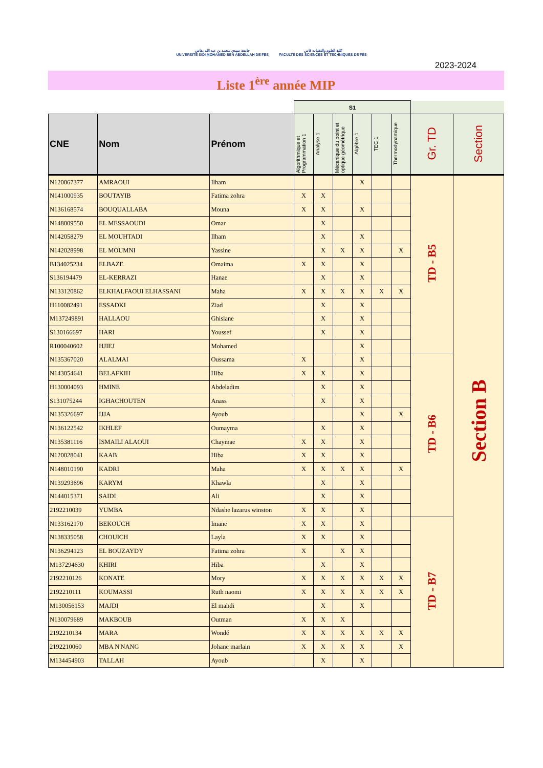جامعة سيدي محمد بن عبد الله بفاس
UNIVERSITÉ SIDI MOHAMED BEN ABDELLAH DE FES
كلية العلوم والتقنيات فاس
FACULTÉ DES SCIENCES ET TECHNIQUES DE FÈS
2023-2024
Liste 1<sup>ère</sup> année MIP
| | | | S1 | | | | | | | |
| CNE | Nom | Prénom | Algorithmique et Programmation 1 | Analyse 1 | Mécanique du point et optique géométrique | Algèbre 1 | TEC 1 | Thermodynamique | Gr. TD | Section |
| N120067377 | AMRAOUI | Ilham | | | | X | | | TD - B5 | Section B |
| N141000935 | BOUTAYIB | Fatima zohra | X | X | | | | | | |
| N136168574 | BOUQUALLABA | Mouna | X | X | | X | | | | |
| N148009550 | EL MESSAOUDI | Omar | | X | | | | | | |
| N142058279 | EL MOUHTADI | Ilham | | X | | X | | | | |
| N142028998 | EL MOUMNI | Yassine | | X | X | X | | X | | |
| B134025234 | ELBAZE | Omaima | X | X | | X | | | | |
| S136194479 | EL-KERRAZI | Hanae | | X | | X | | | | |
| N133120862 | ELKHALFAOUI ELHASSANI | Maha | X | X | X | X | X | X | | |
| H110082491 | ESSADKI | Ziad | | X | | X | | | | |
| M137249891 | HALLAOU | Ghislane | | X | | X | | | | |
| S130166697 | HARI | Youssef | | X | | X | | | | |
| R100040602 | HJIEJ | Mohamed | | | | X | | | | |
| N135367020 | ALALMAI | Oussama | X | | | X | | | TD - B6 | |
| N143054641 | BELAFKIH | Hiba | X | X | | X | | | | |
| H130004093 | HMINE | Abdeladim | | X | | X | | | | |
| S131075244 | IGHACHOUTEN | Anass | | X | | X | | | | |
| N135326697 | IJJA | Ayoub | | | | X | | X | | |
| N136122542 | IKHLEF | Oumayma | | X | | X | | | | |
| N135381116 | ISMAILI ALAOUI | Chaymae | X | X | | X | | | | |
| N120028041 | KAAB | Hiba | X | X | | X | | | | |
| N148010190 | KADRI | Maha | X | X | X | X | | X | | |
| N139293696 | KARYM | Khawla | | X | | X | | | | |
| N144015371 | SAIDI | Ali | | X | | X | | | | |
| 2192210039 | YUMBA | Ndashe lazarus winston | X | X | | X | | | | |
| N133162170 | BEKOUCH | Imane | X | X | | X | | | TD - B7 | |
| N138335058 | CHOUICH | Layla | X | X | | X | | | | |
| N136294123 | EL BOUZAYDY | Fatima zohra | X | | X | X | | | | |
| M137294630 | KHIRI | Hiba | | X | | X | | | | |
| 2192210126 | KONATE | Mory | X | X | X | X | X | X | | |
| 2192210111 | KOUMASSI | Ruth naomi | X | X | X | X | X | X | | |
| M130056153 | MAJDI | El mahdi | | X | | X | | | | |
| N130079689 | MAKBOUB | Outman | X | X | X | | | | | |
| 2192210134 | MARA | Wondé | X | X | X | X | X | X | | |
| 2192210060 | MBA N'NANG | Johane marlain | X | X | X | X | | X | | |
| M134454903 | TALLAH | Ayoub | | X | | X | | | | |